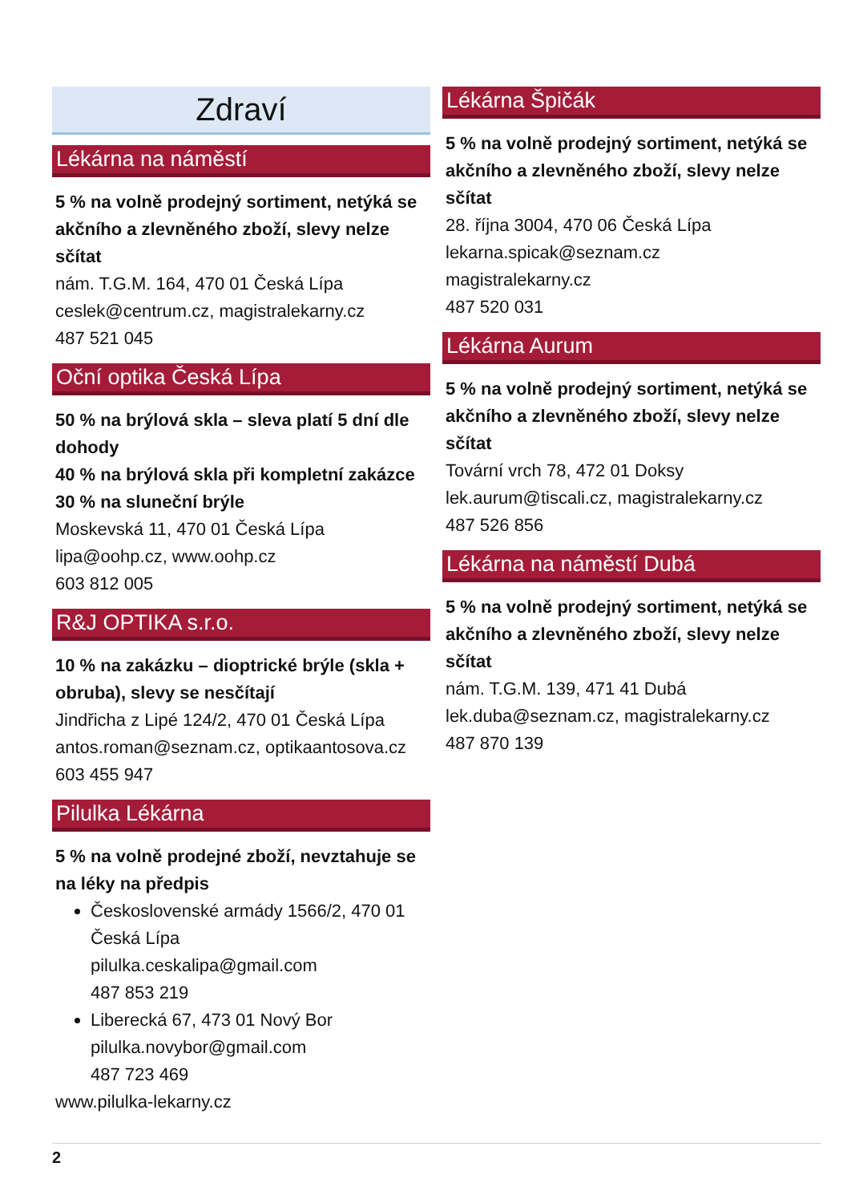Zdraví
Lékárna na náměstí
5 % na volně prodejný sortiment, netýká se akčního a zlevněného zboží, slevy nelze sčítat
nám. T.G.M. 164, 470 01 Česká Lípa
ceslek@centrum.cz, magistralekarny.cz
487 521 045
Oční optika Česká Lípa
50 % na brýlová skla – sleva platí 5 dní dle dohody
40 % na brýlová skla při kompletní zakázce
30 % na sluneční brýle
Moskevská 11, 470 01 Česká Lípa
lipa@oohp.cz, www.oohp.cz
603 812 005
R&J OPTIKA s.r.o.
10 % na zakázku – dioptrické brýle (skla + obruba), slevy se nesčítají
Jindřicha z Lipé 124/2, 470 01 Česká Lípa
antos.roman@seznam.cz, optikaantosova.cz
603 455 947
Pilulka Lékárna
5 % na volně prodejné zboží, nevztahuje se na léky na předpis
Československé armády 1566/2, 470 01 Česká Lípa
pilulka.ceskalipa@gmail.com
487 853 219
Liberecká 67, 473 01 Nový Bor
pilulka.novybor@gmail.com
487 723 469
www.pilulka-lekarny.cz
Lékárna Špičák
5 % na volně prodejný sortiment, netýká se akčního a zlevněného zboží, slevy nelze sčítat
28. října 3004, 470 06 Česká Lípa
lekarna.spicak@seznam.cz
magistralekarny.cz
487 520 031
Lékárna Aurum
5 % na volně prodejný sortiment, netýká se akčního a zlevněného zboží, slevy nelze sčítat
Tovární vrch 78, 472 01 Doksy
lek.aurum@tiscali.cz, magistralekarny.cz
487 526 856
Lékárna na náměstí Dubá
5 % na volně prodejný sortiment, netýká se akčního a zlevněného zboží, slevy nelze sčítat
nám. T.G.M. 139, 471 41 Dubá
lek.duba@seznam.cz, magistralekarny.cz
487 870 139
2